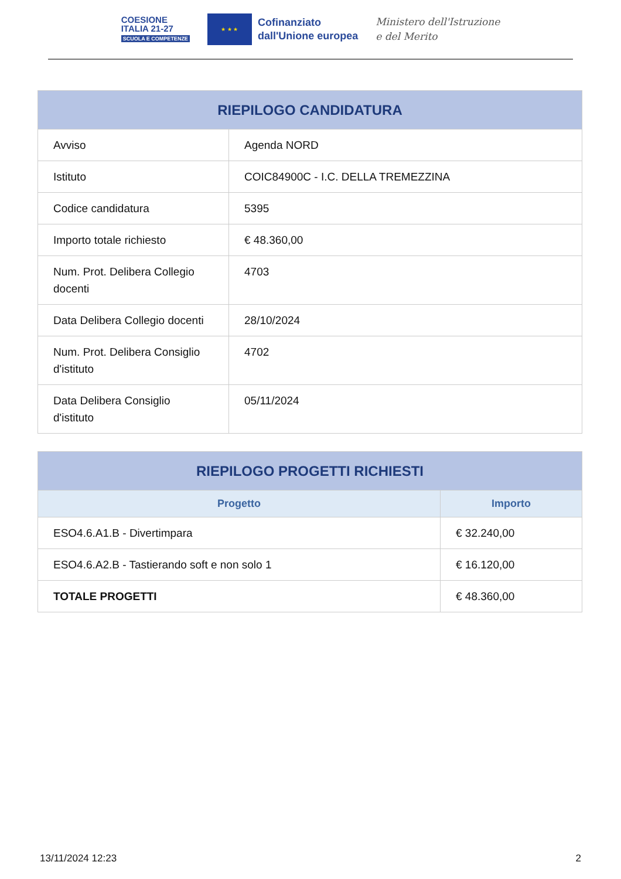COESIONE
ITALIA 21-27
SCUOLA E COMPETENZE
★ ★ ★
Cofinanziato
dall'Unione europea
Ministero dell'Istruzione
e del Merito
| RIEPILOGO CANDIDATURA | |
| --- | --- |
| Avviso | Agenda NORD |
| Istituto | COIC84900C - I.C. DELLA TREMEZZINA |
| Codice candidatura | 5395 |
| Importo totale richiesto | € 48.360,00 |
| Num. Prot. Delibera Collegio docenti | 4703 |
| Data Delibera Collegio docenti | 28/10/2024 |
| Num. Prot. Delibera Consiglio d'istituto | 4702 |
| Data Delibera Consiglio d'istituto | 05/11/2024 |
| RIEPILOGO PROGETTI RICHIESTI | |
| --- | --- |
| Progetto | Importo |
| ESO4.6.A1.B - Divertimpara | € 32.240,00 |
| ESO4.6.A2.B - Tastierando soft e non solo 1 | € 16.120,00 |
| TOTALE PROGETTI | € 48.360,00 |
13/11/2024 12:23 2